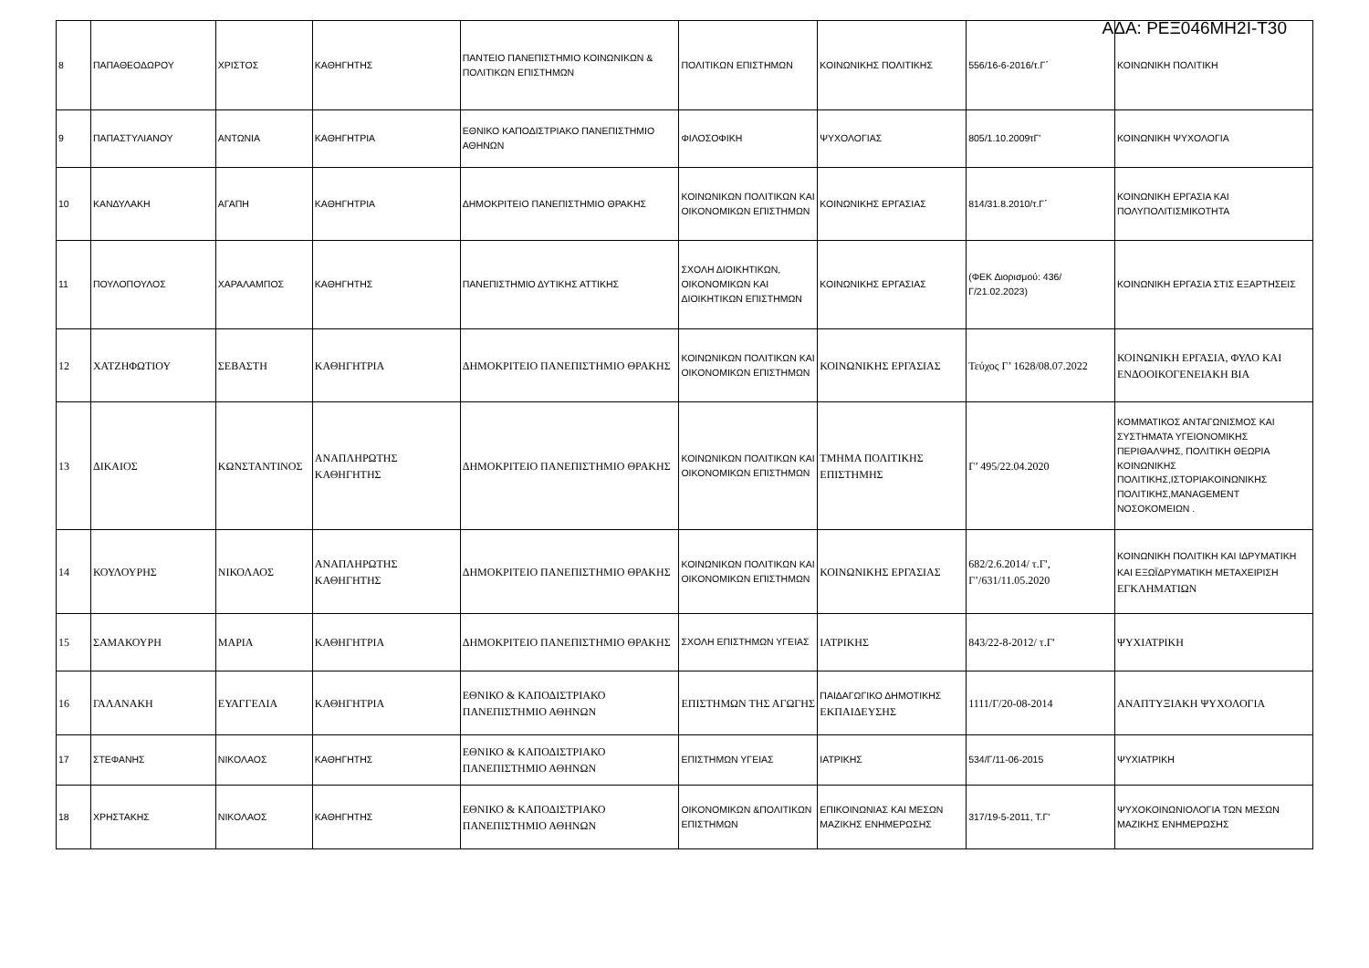ΑΔΑ: ΡΕΞ046ΜΗ2Ι-Τ30
| 8 | ΠΑΠΑΘΕΟΔΩΡΟΥ | ΧΡΙΣΤΟΣ | ΚΑΘΗΓΗΤΗΣ | ΠΑΝΤΕΙΟ ΠΑΝΕΠΙΣΤΗΜΙΟ ΚΟΙΝΩΝΙΚΩΝ & ΠΟΛΙΤΙΚΩΝ ΕΠΙΣΤΗΜΩΝ | ΠΟΛΙΤΙΚΩΝ ΕΠΙΣΤΗΜΩΝ | ΚΟΙΝΩΝΙΚΗΣ ΠΟΛΙΤΙΚΗΣ | 556/16-6-2016/τ.Γ΄ | ΚΟΙΝΩΝΙΚΗ ΠΟΛΙΤΙΚΗ |
| 9 | ΠΑΠΑΣΤΥΛΙΑΝΟΥ | ΑΝΤΩΝΙΑ | ΚΑΘΗΓΗΤΡΙΑ | ΕΘΝΙΚΟ ΚΑΠΟΔΙΣΤΡΙΑΚΟ ΠΑΝΕΠΙΣΤΗΜΙΟ ΑΘΗΝΩΝ | ΦΙΛΟΣΟΦΙΚΗ | ΨΥΧΟΛΟΓΙΑΣ | 805/1.10.2009τΓ' | ΚΟΙΝΩΝΙΚΗ ΨΥΧΟΛΟΓΙΑ |
| 10 | ΚΑΝΔΥΛΑΚΗ | ΑΓΑΠΗ | ΚΑΘΗΓΗΤΡΙΑ | ΔΗΜΟΚΡΙΤΕΙΟ ΠΑΝΕΠΙΣΤΗΜΙΟ ΘΡΑΚΗΣ | ΚΟΙΝΩΝΙΚΩΝ ΠΟΛΙΤΙΚΩΝ ΚΑΙ ΟΙΚΟΝΟΜΙΚΩΝ ΕΠΙΣΤΗΜΩΝ | ΚΟΙΝΩΝΙΚΗΣ ΕΡΓΑΣΙΑΣ | 814/31.8.2010/τ.Γ΄ | ΚΟΙΝΩΝΙΚΗ ΕΡΓΑΣΙΑ ΚΑΙ ΠΟΛΥΠΟΛΙΤΙΣΜΙΚΟΤΗΤΑ |
| 11 | ΠΟΥΛΟΠΟΥΛΟΣ | ΧΑΡΑΛΑΜΠΟΣ | ΚΑΘΗΓΗΤΗΣ | ΠΑΝΕΠΙΣΤΗΜΙΟ ΔΥΤΙΚΗΣ ΑΤΤΙΚΗΣ | ΣΧΟΛΗ ΔΙΟΙΚΗΤΙΚΩΝ, ΟΙΚΟΝΟΜΙΚΩΝ ΚΑΙ ΔΙΟΙΚΗΤΙΚΩΝ ΕΠΙΣΤΗΜΩΝ | ΚΟΙΝΩΝΙΚΗΣ ΕΡΓΑΣΙΑΣ | (ΦΕΚ Διορισμού: 436/Γ/21.02.2023) | ΚΟΙΝΩΝΙΚΗ ΕΡΓΑΣΙΑ ΣΤΙΣ ΕΞΑΡΤΗΣΕΙΣ |
| 12 | ΧΑΤΖΗΦΩΤΙΟΥ | ΣΕΒΑΣΤΗ | ΚΑΘΗΓΗΤΡΙΑ | ΔΗΜΟΚΡΙΤΕΙΟ ΠΑΝΕΠΙΣΤΗΜΙΟ ΘΡΑΚΗΣ | ΚΟΙΝΩΝΙΚΩΝ ΠΟΛΙΤΙΚΩΝ ΚΑΙ ΟΙΚΟΝΟΜΙΚΩΝ ΕΠΙΣΤΗΜΩΝ | ΚΟΙΝΩΝΙΚΗΣ ΕΡΓΑΣΙΑΣ | Τεύχος Γ’ 1628/08.07.2022 | ΚΟΙΝΩΝΙΚΗ ΕΡΓΑΣΙΑ, ΦΥΛΟ ΚΑΙ ΕΝΔΟΟΙΚΟΓΕΝΕΙΑΚΗ ΒΙΑ |
| 13 | ΔΙΚΑΙΟΣ | ΚΩΝΣΤΑΝΤΙΝΟΣ | ΑΝΑΠΛΗΡΩΤΗΣ ΚΑΘΗΓΗΤΗΣ | ΔΗΜΟΚΡΙΤΕΙΟ ΠΑΝΕΠΙΣΤΗΜΙΟ ΘΡΑΚΗΣ | ΚΟΙΝΩΝΙΚΩΝ ΠΟΛΙΤΙΚΩΝ ΚΑΙ ΟΙΚΟΝΟΜΙΚΩΝ ΕΠΙΣΤΗΜΩΝ | ΤΜΗΜΑ ΠΟΛΙΤΙΚΗΣ ΕΠΙΣΤΗΜΗΣ | Γ’ 495/22.04.2020 | ΚΟΜΜΑΤΙΚΟΣ ΑΝΤΑΓΩΝΙΣΜΟΣ ΚΑΙ ΣΥΣΤΗΜΑΤΑ ΥΓΕΙΟΝΟΜΙΚΗΣ ΠΕΡΙΘΑΛΨΗΣ, ΠΟΛΙΤΙΚΗ ΘΕΩΡΙΑ ΚΟΙΝΩΝΙΚΗΣ ΠΟΛΙΤΙΚΗΣ,ΙΣΤΟΡΙΑΚΟΙΝΩΝΙΚΗΣ ΠΟΛΙΤΙΚΗΣ,MANAGEMENT ΝΟΣΟΚΟΜΕΙΩΝ . |
| 14 | ΚΟΥΛΟΥΡΗΣ | ΝΙΚΟΛΑΟΣ | ΑΝΑΠΛΗΡΩΤΗΣ ΚΑΘΗΓΗΤΗΣ | ΔΗΜΟΚΡΙΤΕΙΟ ΠΑΝΕΠΙΣΤΗΜΙΟ ΘΡΑΚΗΣ | ΚΟΙΝΩΝΙΚΩΝ ΠΟΛΙΤΙΚΩΝ ΚΑΙ ΟΙΚΟΝΟΜΙΚΩΝ ΕΠΙΣΤΗΜΩΝ | ΚΟΙΝΩΝΙΚΗΣ ΕΡΓΑΣΙΑΣ | 682/2.6.2014/ τ.Γ', Γ’/631/11.05.2020 | ΚΟΙΝΩΝΙΚΗ ΠΟΛΙΤΙΚΗ ΚΑΙ ΙΔΡΥΜΑΤΙΚΗ ΚΑΙ ΕΞΩΪΔΡΥΜΑΤΙΚΗ ΜΕΤΑΧΕΙΡΙΣΗ ΕΓΚΛΗΜΑΤΙΩΝ |
| 15 | ΣΑΜΑΚΟΥΡΗ | ΜΑΡΙΑ | ΚΑΘΗΓΗΤΡΙΑ | ΔΗΜΟΚΡΙΤΕΙΟ ΠΑΝΕΠΙΣΤΗΜΙΟ ΘΡΑΚΗΣ | ΣΧΟΛΗ ΕΠΙΣΤΗΜΩΝ ΥΓΕΙΑΣ | ΙΑΤΡΙΚΗΣ | 843/22-8-2012/ τ.Γ' | ΨΥΧΙΑΤΡΙΚΗ |
| 16 | ΓΑΛΑΝΑΚΗ | ΕΥΑΓΓΕΛΙΑ | ΚΑΘΗΓΗΤΡΙΑ | ΕΘΝΙΚΟ & ΚΑΠΟΔΙΣΤΡΙΑΚΟ ΠΑΝΕΠΙΣΤΗΜΙΟ ΑΘΗΝΩΝ | ΕΠΙΣΤΗΜΩΝ ΤΗΣ ΑΓΩΓΗΣ | ΠΑΙΔΑΓΩΓΙΚΟ ΔΗΜΟΤΙΚΗΣ ΕΚΠΑΙΔΕΥΣΗΣ | 1111/Γ/20-08-2014 | ΑΝΑΠΤΥΞΙΑΚΗ ΨΥΧΟΛΟΓΙΑ |
| 17 | ΣΤΕΦΑΝΗΣ | ΝΙΚΟΛΑΟΣ | ΚΑΘΗΓΗΤΗΣ | ΕΘΝΙΚΟ & ΚΑΠΟΔΙΣΤΡΙΑΚΟ ΠΑΝΕΠΙΣΤΗΜΙΟ ΑΘΗΝΩΝ | ΕΠΙΣΤΗΜΩΝ ΥΓΕΙΑΣ | ΙΑΤΡΙΚΗΣ | 534/Γ/11-06-2015 | ΨΥΧΙΑΤΡΙΚΗ |
| 18 | ΧΡΗΣΤΑΚΗΣ | ΝΙΚΟΛΑΟΣ | ΚΑΘΗΓΗΤΗΣ | ΕΘΝΙΚΟ & ΚΑΠΟΔΙΣΤΡΙΑΚΟ ΠΑΝΕΠΙΣΤΗΜΙΟ ΑΘΗΝΩΝ | ΟΙΚΟΝΟΜΙΚΩΝ &ΠΟΛΙΤΙΚΩΝ ΕΠΙΣΤΗΜΩΝ | ΕΠΙΚΟΙΝΩΝΙΑΣ ΚΑΙ ΜΕΣΩΝ ΜΑΖΙΚΗΣ ΕΝΗΜΕΡΩΣΗΣ | 317/19-5-2011, Τ.Γ' | ΨΥΧΟΚΟΙΝΩΝΙΟΛΟΓΙΑ ΤΩΝ ΜΕΣΩΝ ΜΑΖΙΚΗΣ ΕΝΗΜΕΡΩΣΗΣ |